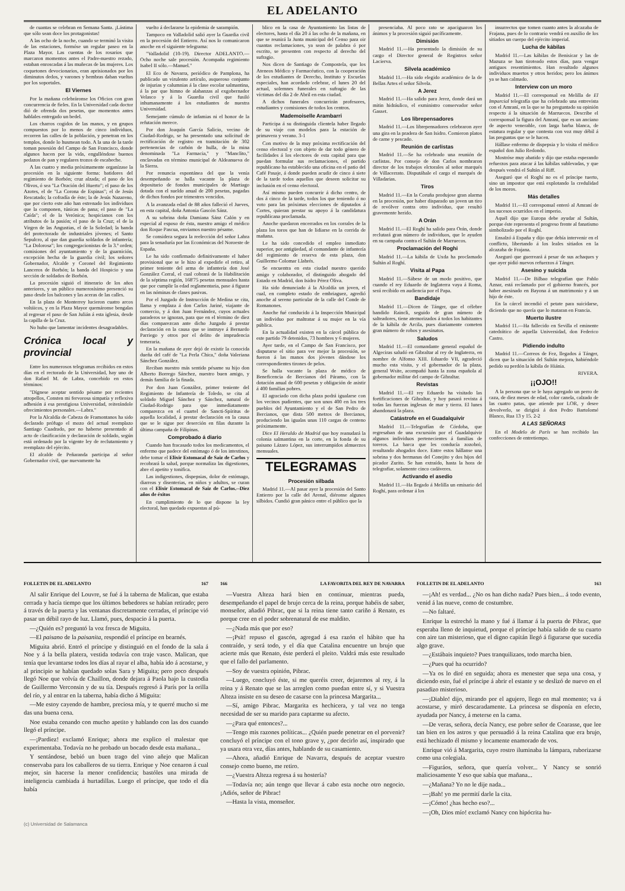EL ADELANTO
de cuantas se celebran en Semana Santa. ¡Lástima que sólo sean doce los protagonistas!
A las ocho de la noche, cuando se terminó la visita de las estaciones, formóse un regular paseo en la Plaza Mayor. Las cuentas de los rosarios que marcaron momentos antes el Padre-nuestro rezado, estaban enroscadas á las muñecas de las mujeres. Los coquetones devocionarios, eran aprisionados por los diminutos dedos, y varones y hembras daban vueltas por los soportales.
El Viernes
Por la mañana celebráronse los Oficios con gran concurrencia de fieles. En la Universidad cada doctor dió de ofrenda dos pesetas, que momentos antes hablales entregado un bedel.
Los charros cogidos de las manos, y en grupos compuestos por lo menos de cinco individuos, recorren las calles de la población, y penetran en los templos, donde lo husmean todo. A la una de la tarde toman posesión del Campo de San Francisco, donde algunos hacen por la vida, engulléndose buenos pedazos de pan y regulares trozos de escabeche.
A las cuatro y media próximamente organízase la procesión en la siguiente forma: batidores del regimiento de Borbón; cruz alzada; el paso de los Olivos, ó sea "La Oración del Huerto"; el paso de los Azotes, el de "La Corona de Espinas"; el de Jesús Rescatado; la cofradía de éste; la de Jesús Nazareno, que por cierto este año han estrenado los individuos que la componen, túnicas de pana; el paso de "La Caída"; el de la Verónica; hospicianos con los atributos de la pasión; el paso de la Cruz; el de la Virgen de las Angustias, el de la Soledad; la banda del protectorado de industriales jóvenes; el Santo Sepulcro, al que dan guardia soldados de infantería; "La Dolorosa"; los congregacionistas de la 3.ª orden; comisiones del ayuntamiento y de la guarnición, excepción hecha de la guardia civil; los señores Gobernador, Alcalde y Coronel del Regimiento Lanceros de Borbón; la banda del Hospicio y una sección de soldados de Borbón.
La procesión siguió el itinerario de los años anteriores, y un público numerosísimo presenció su paso desde los balcones y las aceras de las calles.
En la plaza de Monterrey lucieron cuatro arcos voltáicos, y en la Plaza Mayor quemáronse bengalas al regresar el paso de San Julián á esta iglesia, desde la capilla de la Cruz.
No hubo que lamentar incidentes desagradables.
Crónica local y provincial
Entre los numerosos telegramas recibidos en estos días en el rectorado de la Universidad, hay uno de don Rafael M. de Labra, concebido en estos términos:
"Dígnese aceptar sentido pésame por recientes atropellos, Consten mi fervorosa simpatía y reflexiva adhesión á esa prestigiosa Universidad, reiterándole ofrecimientos personales.—Labra."
Por la Alcaldía de Cabeza de Framontanos ha sido declarado prófugo el mozo del actual reemplazo Santiago Cuadrado, por no haberse presentado al acto de clasificación y declaración de soldado, según está ordenado por la vigente ley de reclutamiento y reemplazo del ejército.
El alcalde de Peñaranda participa al señor Gobernador civil, que nuevamente ha
vuelto á declararse la epidemia de sarampión.
Tampoco en Valladolid salió ayer la Guardia civil en la procesión del Entierro. Así nos lo comunicaron anoche en el siguiente telegrama:
"Valladolid (10-19). Director ADELANTO.—Ocho noche sale procesión. Acompaña regimiento Isabel II sólo.—Manuel."
El Eco de Navarra, periódico de Pamplona, ha publicado un virulento artículo, asqueroso conjunto de injurias y calumnias á la clase escolar salmantina, á la par que himno de alabanzas al exgobernador Velasco y á la Guardia civil que fusiló inhumanamente á los estudiantes de nuestra Universidad.
Semejante cúmulo de infamias ni el honor de la refutación merece.
Por don Joaquín García Salicio, vecino de Ciudad-Rodrigo, se ha presentado una solicitud de rectificación de registro en tramitación de 302 pertenencias de carbón de hulla, de la mina denominada "La Farmacia," y "Manclito," enclavadas en término municipal de Aldeanueva de la Sierra.
Por renuncia espontánea del que la venía desempeñando se halla vacante la plaza de depositario de fondos municipales de Martiago dotada con el sueldo anual de 200 pesetas, pagadas de dichos fondos por trimestres vencidos.
A la avanzada edad de 88 años falleció el Jueves, en esta capital, doña Antonia Gascón Sánz.
A su sobrina doña Damiana Sánz Calón y en especial al esposo de ésta, nuestro amigo el médico don Roque Pascua, enviamos nuestro pésame.
Se considera segura la reelección del señor Labra para la senaduría por las Económicas del Noroeste de España.
Le ha sido confirmado definitivamente el haber provisional que se le hizo al expedirle el retiro, al primer teniente del arma de infantería don José González Corral, el cual cobrará de la Habilitación de la séptima región, 168'75 pesetas mensuales hasta que por cumplir la edad reglamentaria, pase á figurar en las nóminas de clases pasivas.
Por el Juzgado de Instrucción de Medina se cita, llama y emplaza á don Carlos Jariné, viajante de comercio, y á don Juan Fernández, cuyos actuales paraderos se ignoran, para que en el término de diez días comparezcan ante dicho Juzgado á prestar declaración en la causa que se instruye á Bernardo Parriego y otros por el delito de imprudencia temeraria.
En la mañana de ayer dejó de existir la conocida dueña del café de "La Perla Chica," doña Valeriana Sánchez González.
Reciban nuestro más sentido pésame su hijo don Alberto Borrego Sánchez, nuestro buen amigo, y demás familia de la finada.
Por don Juan González, primer teniente del Regimiento de Infantería de Toledo, se cita al soldado Miguel Sánchez y Sánchez, natural de Ciudad-Rodrigo para que inmediatamente comparezca en el cuartel de Sancti-Spíritus de aquella localidad, á prestar declaración en la causa que se le sigue por deserción en filas durante la última campaña de Filipinas.
Comprobado á diario
Cuando han fracasado todos los medicamentos, el enfermo que padece del estómago ó de los intestinos, debe tomar el Elixir Estomacal de Saiz de Carlos y recobrará la salud, porque normaliza las digestiones, abre el apetito y tonifica.
Las indigestiones, dispepsias, dolor de estómago, diarreas y disenterias, en niños y adultos, se curan con el Elixir Estomacal de Saiz de Carlos.--Diez años de éxitos
En cumplimiento de lo que dispone la ley electoral, han quedado expuestas al pú-
blico en la casa de Ayuntamiento las listas de electores, hasta el día 20 á las ocho de la mañana, en que se reunirá la Junta municipal del Censo para oir cuantas reclamaciones, ya sean de palabra ó por escrito, se presenten con respecto al derecho del sufragio.
Nos dicen de Santiago de Compostela, que los Ateneos Médico y Farmacéutico, con la cooperación de los estudiantes de Derecho, Instituto y Escuelas especiales, han acordado celebrar, el lunes 20 del actual, solemnes funerales en sufragio de las víctimas del día 2 de Abril en esta ciudad.
A dichos funerales concurrirán profesores, estudiantes y comisiones de todos los centros.
Mademoiselle Arambarri
Participa á su distinguida clientela haber llegado de su viaje con modelos para la estación de primavera y verano. 3-1
Con motivo de la muy próxima rectificación del censo electoral y con objeto de dar todo género de facilidades á los electores de esta capital para que puedan formular sus reclamaciones, el partido republicano ha establecido una oficina en el patio del Café Pasaje, á donde pueden acudir de cinco á siete de la tarde todos aquellos que deseen solicitar su inclusión en el censo electoral.
Así mismo pueden concurrir á dicho centro, de dos á cinco de la tarde, todos los que teniendo ó no voto para las próximas elecciones de diputados á Cortes, quieran prestar su apoyo á la candidatura republicana proclamada.
Anoche quedaron encerrados en los corrales de la plaza los toros que han de lidiarse en la corrida de mañana.
Le ha sido concedido el empleo inmediato superior, por antigüedad, al comandante de infantería del regimiento de reserva de esta plaza, don Guillermo Colomar Llabrés.
Se encuentra en esta ciudad nuestro querido amigo y colaborador, el distinguido abogado del Estado en Madrid, don Isidro Pérez Oliva.
Ha sido denunciado á la Alcaldía un joven, el cual, en completo estado de embriaguez, agredió anoche al sereno particular de la calle del Conde de Romanones.
Anoche fué conducido á la Inspección Municipal un individuo por maltratar á su mujer en la vía pública.
En la actualidad existen en la cárcel pública de este partido 79 detenidos, 73 hombres y 6 mujeres.
Ayer tarde, en el Campo de San Francisco, por disputarse el sitio para ver mejor la procesión, se fueron á las manos dos jóvenes dándose los correspondientes tirones de pelos.
Se halla vacante la plaza de médico de Beneficencia de Bercianos del Páramo, con la dotación anual de 600 pesetas y obligación de asistir á 400 familias pobres.
El agraciado con dicha plaza podrá igualarse con los vecinos pudientes, que son unos 400 en los tres pueblos del Ayuntamiento y el de San Pedro de Bercianos, que dista 500 metros de Bercianos, produciendo las igualas unas 110 cargas de centeno próximamente.
Dice El Heraldo de Madrid que hoy reanudará la colonia salmantina en la corte, en la fonda de su paisano Lázaro López, sus interrumpidos almuerzos mensuales.
TELEGRAMAS
Procesión silbada
Madrid 11.—Al pasar ayer la procesión del Santo Entierro por la calle del Arenal, diéronse algunos silbidos. Cundió gran pánico entre el público que la
presenciaba. Al poco rato se apaciguaron los ánimos y la procesión siguió pacíficamente.
Dimisión
Madrid 11.—Ha presentado la dimisión de su cargo el Director general de Registros señor Lacierva.
Silvela académico
Madrid 11.—Ha sido elegido académico de la de Bellas Artes el señor Silvela.
A Jerez
Madrid 11.—Ha salido para Jerez, donde dará un mitin hidráulico, el exministro conservador señor Gasset.
Los librepensadores
Madrid 11.—Los librepensadores celebraron ayer una gira en la pradera de San Isidro. Comieron platos de carne y pescado.
Reunión de carlistas
Madrid 11.—Se ha celebrado una reunión de carlistas. Por consejo de don Carlos nombraron director de los trabajos elctorales al señor marqués de Villacerrato. Disputábale el cargo el marqués de Villadarias.
Tiros
Madrid 11.—En la Coruña produjose gran alarma en la procesión, por haber disparado un joven un tiro de revólver contra otro individuo, que resultó gravemente herido.
A Orán
Madrid 11.—El Roghí ha salido para Orán, donde reclutará gran número de individuos, que le ayuden en su campaña contra el Sultán de Marruecos.
Proclamación del Roghi
Madrid 11.—La kábila de Uxda ha proclamado Sultán al Roghí.
Visita al Papa
Madrid 11.—Sábese de un modo positivo, que cuando el rey Eduardo de Inglaterra vaya á Roma, será recibido en audiencia por el Papa.
Bandidaje
Madrid 11.—Dicen de Tánger, que el célebre bandido Raincli, seguido de gran número de salteadores, tiene atemorizados á todos los habitantes de la kábila de Arcila, pues diariamente cometen gran número de robos y asesinatos.
Saludos
Madrid 11.—El comandante general español de Algeciras saludó en Gibraltar al rey de Inglaterra, en nombre de Alfonso XIII. Eduardo VII, agradeció mucho esta visita, y el gobernador de la plaza, general Wsite, acompañó hasta la zona española al gobernador militar del campo de Gibraltar.
Revistas
Madrid 11.—El rey Eduardo ha visitado las fortificaciones de Gibraltar, y hoy pasará revista á todas las fuerzas inglesas de mar y tierra. El lunes abandonará la plaza.
Catástrofe en el Guadalquivir
Madrid 11.—Telegrafían de Córdoba, que regresaban de una excursión por el Guadalquivir algunos individuos pertenecientes á familias de toreros. La barca que les conducía zozobró, resultando ahogados doce. Entre estos hállanse una sobrina y dos hermanas del Conejito y dos hijos del picador Zurito. Se han extraído, hasta la hora de telegrafiar, solamente cinco cadáveres.
Activando el asedio
Madrid 11.—Ha llegado á Melilla un emisario del Roghí, para ordenar á los
insurrectos que tomen cuanto antes la alcazaba de Frajana, pues de lo contrario vendrá en auxilio de los sitiados un cuerpo del ejército imperial.
Lucha de kábilas
Madrid 11.—Las kábilas de Benisicar y las de Mazuza se han tiroteado estos días, para vengar antiguos resentimientos. Han resultado algunos individuos muertos y otros heridos; pero los ánimos ya se han calmado.
Interview con un moro
Madrid 11.—El corresponsal en Melilla de El Imparcial telegrafía que ha celebrado una entrevista con el Amraní, en la que se ha preguntado su opinión respecto á la situación de Marruecos. Describe el corresponsal la figura del Amraní, que es un anciano de aspecto venerable, con larga barba blanca, de estatura regular y que contesta con voz muy débil á las preguntas que se le hacen.
Hállase enfermo de dispepsia y lo visita el médico español don Julio Redondo.
Mostróse muy abatido y dijo que estaba esperando refuerzos para atacar á las kábilas sublevadas, y que después vendrá el Sultán al Riff.
Aseguró que el Roghí no es el príncipe tuerto, sino un impostor que está explotando la credulidad de los moros.
Más detalles
Madrid 11.—El corresponsal enteró al Amraní de los sucesos ocurridos en el imperio.
Aquél dijo que Europa debe ayudar al Sultán, porque éste representa el progreso frente al fanatismo simbolizado por el Roghí.
Ensalzó á España y dijo que debía intervenir en el conflicto, libertando á los leales sitiados en la alcazaba de Frajana.
Aseguró que guerreará á pesar de sus achaques y que ayer pidió nuevos refuerzos á Tánger.
Asesino y suicida
Madrid 11.—De Bilbao telegrafían que Pablo Aznar, está reclamado por el gobierno francés, por haber asesinado en Bayona á un matrimonio y á un hijo de éste.
En la cárcel incendió el petate para suicidarse, diciendo que no quería que lo mataran en Francia.
Muerto ilustre
Madrid 11.—Ha fallecido en Sevilla el eminente catedrático de aquella Universidad, don Federico Castro.
Pidiendo indulto
Madrid 11.—Correos de Fez, llegados á Tánger, dicen que la situación del Sultán mejora, habiéndole pedido su perdón la kábila de Hiánia.
RIVERA.
¡¡OJO!!
A la persona que se le haya agregado un perro de caza, de diez meses de edad, color canela, calzado de las cuatro patas, que atiende por LOR, y desee devolverlo, se dirigirá á don Pedro Bartolomé Blanco, Rua 13 y 15. 2-2
A LAS SEÑORAS
En el Modelo de París se han recibido las confecciones de entretiempo.
FOLLETIN DE EL ADELANTO 167
Al salir Enrique del Louvre, se fué á la taberna de Malican, que estaba cerrada y hacía tiempo que los últimos bebedores se habían retirado; pero á través de la puerta y las ventanas discretamente cerradas, el príncipe vió pasar un débil rayo de luz. Llamó, pues, despacio á la puerta.
—¿Quién es? preguntó la voz fresca de Miguita.
—El paisano de la paisanita, respondió el príncipe en bearnés.
Miguita abrió. Entró el príncipe y distinguió en el fondo de la sala á Noe y á la bella platera, vestida todavía con traje vasco. Malican, que tenía que levantarse todos los días al rayar el alba, había ido á acostarse, y al principio se habían quedado solas Sara y Miguita; pero poco después llegó Noe que volvía de Chaillon, donde dejara á Paola bajo la custodia de Guillermo Verconsin y de su tía. Después regresó á París por la orilla del río, y al entrar en la taberna, había dicho á Miguita:
—Me estoy cayendo de hambre, preciosa mía, y te querré mucho si me das una buena cena.
Noe estaba cenando con mucho apetito y hablando con las dos cuando llegó el príncipe.
—¡Pardiez! exclamó Enrique; ahora me explico el malestar que experimentaba. Todavía no he probado un bocado desde esta mañana...
Y sentándose, bebió un buen trago del vino añejo que Malican conservaba para los caballeros de su tierra. Enrique y Noe cenaron á cual mejor, sin hacerse la menor confidencia; bastóles una mirada de inteligencia cambiada á hurtadillas. Luego el príncipe, que todo el día había
166 LA FAVORITA DEL REY DE NAVARRA
—Vuestra Alteza hará bien en continuar, mientras pueda, desempeñando el papel de brujo cerca de la reina, porque habéis de saber, monseñor, añadió Pibrac, que si la reina tiene tanto cariño á Renato, es porque cree en el poder sobrenatural de ese maldito.
—¿Nada más que por eso?
—¡Psit! repuso el gascón, agregad á esa razón el hábito que ha contraído, y será todo, y el día que Catalina encuentre un brujo que acierte más que Renato, éste perderá el pleito. Valdrá más este resultado que el fallo del parlamento.
—Soy de vuestra opinión, Pibrac.
—Luego, concluyó éste, si me queréis creer, dejaremos al rey, á la reina y á Renato que se las arreglen como puedan entre sí, y si Vuestra Alteza insiste en su deseo de casarse con la princesa Margarita...
—Sí, amigo Pibrac. Margarita es hechicera, y tal vez no tenga necesidad de ser su marido para captarme su afecto.
—¿Para qué entonces?...
—Tengo mis razones políticas... ¿Quién puede penetrar en el porvenir? concluyó el príncipe con el tono grave y, ¿por decirlo así, inspirado que ya usara otra vez, días antes, hablando de su casamiento.
—Ahora, añadió Enrique de Navarra, después de aceptar vuestro consejo como bueno, me retiro.
—¿Vuestra Alteza regresa á su hostería?
—Todavía no; aún tengo que llevar á cabo esta noche otro negocio. ¡Adiós, señor de Pibrac!
—Hasta la vista, monseñor.
FOLLETIN DE EL ADELANTO 163
—¡Ah! es verdad... ¿No os han dicho nada? Pues bien... á todo evento, venid á las nueve, como de costumbre.
—No faltaré.
Enrique la estrechó la mano y fué á llamar á la puerta de Pibrac, que esperaba lleno de inquietud, porque el príncipe había salido de su cuarto con aire tan misterioso, que el digno capitán llegó á figurarse que sucedía algo grave.
—¿Estábais inquieto? Pues tranquilizaos, todo marcha bien.
—¿Pues qué ha ocurrido?
—Ya os lo diré en seguida; ahora es menester que sepa una cosa, y diciendo esto, fué el príncipe á abrir el estante y se deslizó de nuevo en el pasadizo misterioso.
—¡Diablo! dijo, mirando por el agujero, llego en mal momento; va á acostarse, y miró descaradamente. La princesa se disponía en efecto, ayudada por Nancy, á meterse en la cama.
—De veras, señora, decía Nancy, ese pobre señor de Coarasse, que lee tan bien en los astros y que persuadió á la reina Catalina que era brujo, está hechizado él mismo y locamente enamorado de vos.
Enrique vió á Margarita, cuyo rostro iluminaba la lámpara, ruborizarse como una colegiala.
—Figuráos, señora, que quería volver... Y Nancy se sonrió maliciosamente Y eso que sabía que mañana...
—¿Mañana? Yo no le dije nada...
—¡Bah! yo me permití darle la cita.
—¡Cómo! ¿has hecho eso?...
—¡Oh, Dios mío! exclamó Nancy con hipócrita hu-
(c) Universidad de Salamanca